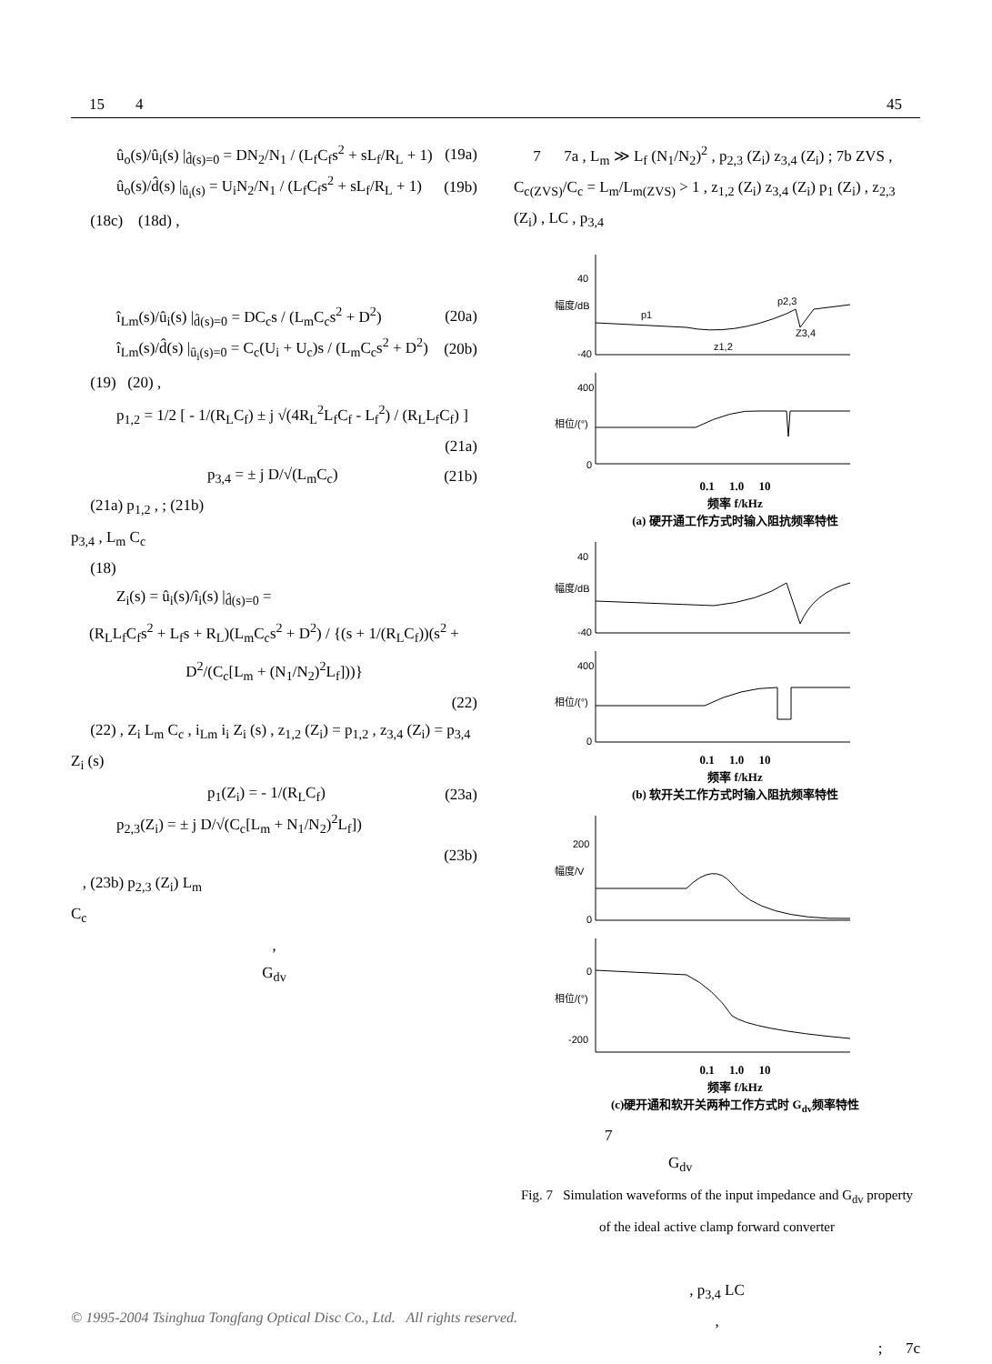15 4 45
û<sub>o</sub>(s)/û<sub>i</sub>(s) |<sub>d̂(s)=0</sub> = DN<sub>2</sub>/N<sub>1</sub> / (L<sub>f</sub>C<sub>f</sub>s<sup>2</sup> + sL<sub>f</sub>/R<sub>L</sub> + 1) (19a)
û<sub>o</sub>(s)/d̂(s) |<sub>û<sub>i</sub>(s)</sub> = U<sub>i</sub>N<sub>2</sub>/N<sub>1</sub> / (L<sub>f</sub>C<sub>f</sub>s<sup>2</sup> + sL<sub>f</sub>/R<sub>L</sub> + 1) (19b)
(18c) (18d) ,
î<sub>Lm</sub>(s)/û<sub>i</sub>(s) |<sub>d̂(s)=0</sub> = DC<sub>c</sub>s / (L<sub>m</sub>C<sub>c</sub>s<sup>2</sup> + D<sup>2</sup>) (20a)
î<sub>Lm</sub>(s)/d̂(s) |<sub>û<sub>i</sub>(s)=0</sub> = C<sub>c</sub>(U<sub>i</sub> + U<sub>c</sub>)s / (L<sub>m</sub>C<sub>c</sub>s<sup>2</sup> + D<sup>2</sup>) (20b)
(19) (20) ,
p<sub>1,2</sub> = 1/2 [ - 1/(R<sub>L</sub>C<sub>f</sub>) ± j √(4R<sub>L</sub><sup>2</sup>L<sub>f</sub>C<sub>f</sub> - L<sub>f</sub><sup>2</sup>) / (R<sub>L</sub>L<sub>f</sub>C<sub>f</sub>) ]
(21a)
p<sub>3,4</sub> = ± j D/√(L<sub>m</sub>C<sub>c</sub>) (21b)
(21a) p<sub>1,2</sub> , ; (21b)
p<sub>3,4</sub> , L<sub>m</sub> C<sub>c</sub>
(18)
Z<sub>i</sub>(s) = û<sub>i</sub>(s)/î<sub>i</sub>(s) |<sub>d̂(s)=0</sub> =
(R<sub>L</sub>L<sub>f</sub>C<sub>f</sub>s<sup>2</sup> + L<sub>f</sub>s + R<sub>L</sub>)(L<sub>m</sub>C<sub>c</sub>s<sup>2</sup> + D<sup>2</sup>) / {(s + 1/(R<sub>L</sub>C<sub>f</sub>))(s<sup>2</sup> + D<sup>2</sup>/(C<sub>c</sub>[L<sub>m</sub> + (N<sub>1</sub>/N<sub>2</sub>)<sup>2</sup>L<sub>f</sub>]))}
(22)
(22) , Z<sub>i</sub> L<sub>m</sub> C<sub>c</sub> , i<sub>Lm</sub> i<sub>i</sub> Z<sub>i</sub> (s) , z<sub>1,2</sub> (Z<sub>i</sub>) = p<sub>1,2</sub> , z<sub>3,4</sub> (Z<sub>i</sub>) = p<sub>3,4</sub> Z<sub>i</sub> (s)
p<sub>1</sub>(Z<sub>i</sub>) = - 1/(R<sub>L</sub>C<sub>f</sub>) (23a)
p<sub>2,3</sub>(Z<sub>i</sub>) = ± j D/√(C<sub>c</sub>[L<sub>m</sub> + N<sub>1</sub>/N<sub>2</sub>)<sup>2</sup>L<sub>f</sub>])
(23b)
, (23b) p<sub>2,3</sub> (Z<sub>i</sub>) L<sub>m</sub>
C<sub>c</sub>
,
G<sub>dv</sub>
7 7a , L<sub>m</sub> ≫ L<sub>f</sub> (N<sub>1</sub>/N<sub>2</sub>)<sup>2</sup> , p<sub>2,3</sub> (Z<sub>i</sub>) z<sub>3,4</sub> (Z<sub>i</sub>) ; 7b ZVS , C<sub>c(ZVS)</sub>/C<sub>c</sub> = L<sub>m</sub>/L<sub>m(ZVS)</sub> > 1 , z<sub>1,2</sub> (Z<sub>i</sub>) z<sub>3,4</sub> (Z<sub>i</sub>) p<sub>1</sub> (Z<sub>i</sub>) , z<sub>2,3</sub> (Z<sub>i</sub>) , LC , p<sub>3,4</sub>
幅度/dB
40
-40
p1
p2,3
Z3,4
z1,2
相位/(°)
400
0
0.1 1.0 10
频率 f/kHz
(a) 硬开通工作方式时输入阻抗频率特性
幅度/dB
40
-40
相位/(°)
400
0
0.1 1.0 10
频率 f/kHz
(b) 软开关工作方式时输入阻抗频率特性
幅度/V
200
0
相位/(°)
0
-200
0.1 1.0 10
频率 f/kHz
(c)硬开通和软开关两种工作方式时 G<sub>dv</sub>频率特性
7
G<sub>dv</sub>
Fig. 7 Simulation waveforms of the input impedance and G<sub>dv</sub> property of the ideal active clamp forward converter
, p<sub>3,4</sub> LC
,
; 7c
© 1995-2004 Tsinghua Tongfang Optical Disc Co., Ltd. All rights reserved.